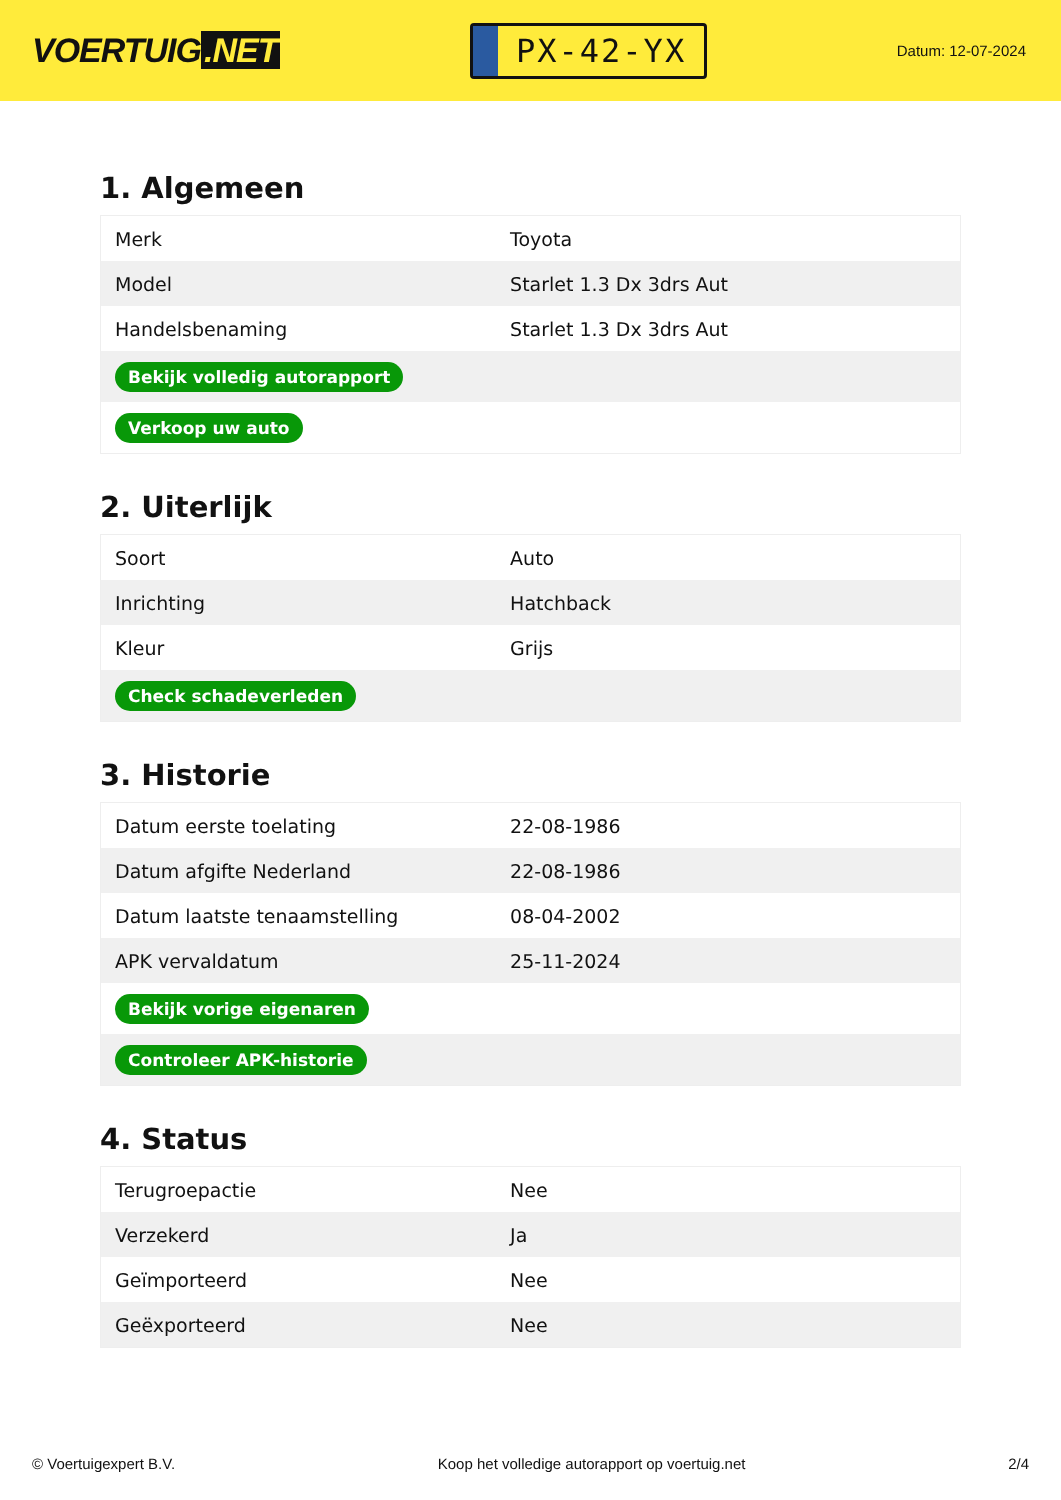VOERTUIG.NET
PX-42-YX
Datum: 12-07-2024
1. Algemeen
| Merk | Toyota |
| Model | Starlet 1.3 Dx 3drs Aut |
| Handelsbenaming | Starlet 1.3 Dx 3drs Aut |
| Bekijk volledig autorapport | |
| Verkoop uw auto | |
2. Uiterlijk
| Soort | Auto |
| Inrichting | Hatchback |
| Kleur | Grijs |
| Check schadeverleden | |
3. Historie
| Datum eerste toelating | 22-08-1986 |
| Datum afgifte Nederland | 22-08-1986 |
| Datum laatste tenaamstelling | 08-04-2002 |
| APK vervaldatum | 25-11-2024 |
| Bekijk vorige eigenaren | |
| Controleer APK-historie | |
4. Status
| Terugroepactie | Nee |
| Verzekerd | Ja |
| Geïmporteerd | Nee |
| Geëxporteerd | Nee |
© Voertuigexpert B.V. Koop het volledige autorapport op voertuig.net 2/4